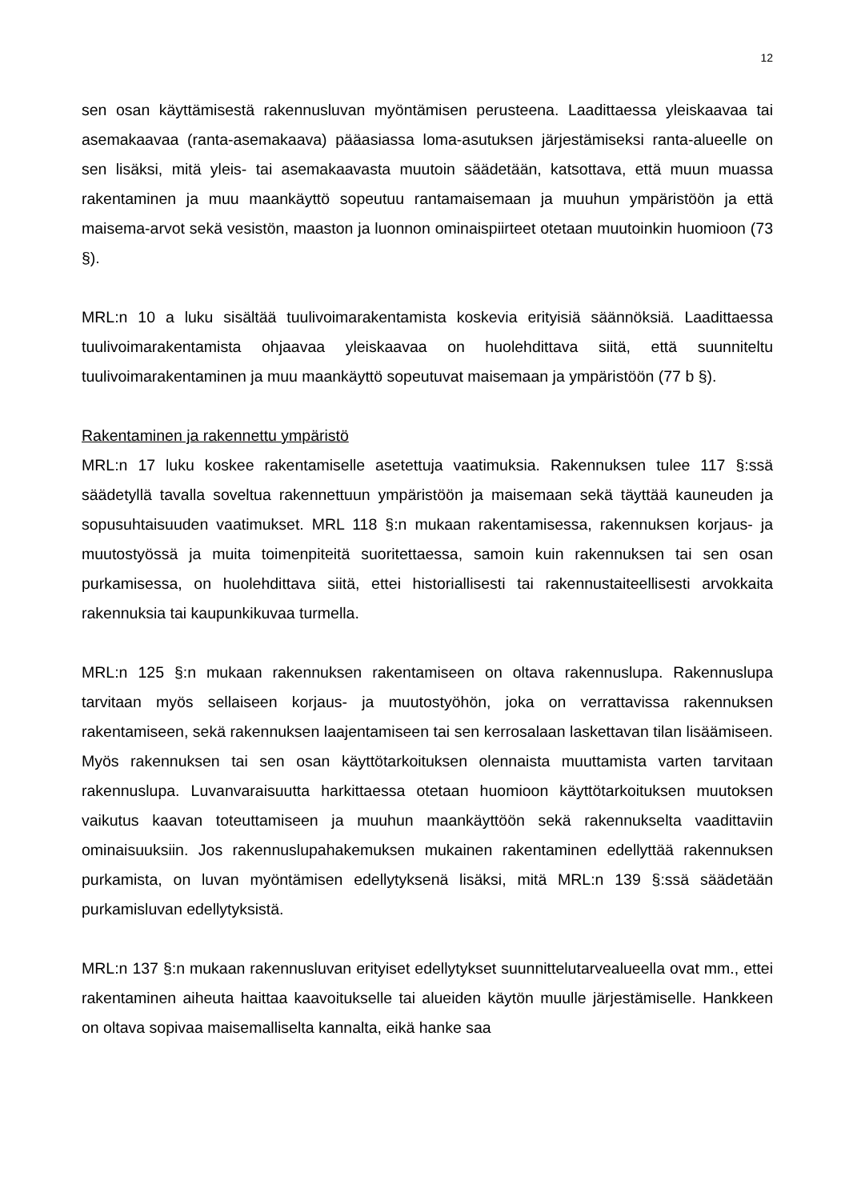12
sen osan käyttämisestä rakennusluvan myöntämisen perusteena. Laadittaessa yleiskaavaa tai asemakaavaa (ranta-asemakaava) pääasiassa loma-asutuksen järjestämiseksi ranta-alueelle on sen lisäksi, mitä yleis- tai asemakaavasta muutoin säädetään, katsottava, että muun muassa rakentaminen ja muu maankäyttö sopeutuu rantamaisemaan ja muuhun ympäristöön ja että maisema-arvot sekä vesistön, maaston ja luonnon ominaispiirteet otetaan muutoinkin huomioon (73 §).
MRL:n 10 a luku sisältää tuulivoimarakentamista koskevia erityisiä säännöksiä. Laadittaessa tuulivoimarakentamista ohjaavaa yleiskaavaa on huolehdittava siitä, että suunniteltu tuulivoimarakentaminen ja muu maankäyttö sopeutuvat maisemaan ja ympäristöön (77 b §).
Rakentaminen ja rakennettu ympäristö
MRL:n 17 luku koskee rakentamiselle asetettuja vaatimuksia. Rakennuksen tulee 117 §:ssä säädetyllä tavalla soveltua rakennettuun ympäristöön ja maisemaan sekä täyttää kauneuden ja sopusuhtaisuuden vaatimukset. MRL 118 §:n mukaan rakentamisessa, rakennuksen korjaus- ja muutostyössä ja muita toimenpiteitä suoritettaessa, samoin kuin rakennuksen tai sen osan purkamisessa, on huolehdittava siitä, ettei historiallisesti tai rakennustaiteellisesti arvokkaita rakennuksia tai kaupunkikuvaa turmella.
MRL:n 125 §:n mukaan rakennuksen rakentamiseen on oltava rakennuslupa. Rakennuslupa tarvitaan myös sellaiseen korjaus- ja muutostyöhön, joka on verrattavissa rakennuksen rakentamiseen, sekä rakennuksen laajentamiseen tai sen kerrosalaan laskettavan tilan lisäämiseen. Myös rakennuksen tai sen osan käyttötarkoituksen olennaista muuttamista varten tarvitaan rakennuslupa. Luvanvaraisuutta harkittaessa otetaan huomioon käyttötarkoituksen muutoksen vaikutus kaavan toteuttamiseen ja muuhun maankäyttöön sekä rakennukselta vaadittaviin ominaisuuksiin. Jos rakennuslupahakemuksen mukainen rakentaminen edellyttää rakennuksen purkamista, on luvan myöntämisen edellytyksenä lisäksi, mitä MRL:n 139 §:ssä säädetään purkamisluvan edellytyksistä.
MRL:n 137 §:n mukaan rakennusluvan erityiset edellytykset suunnittelutarvealueella ovat mm., ettei rakentaminen aiheuta haittaa kaavoitukselle tai alueiden käytön muulle järjestämiselle. Hankkeen on oltava sopivaa maisemalliselta kannalta, eikä hanke saa